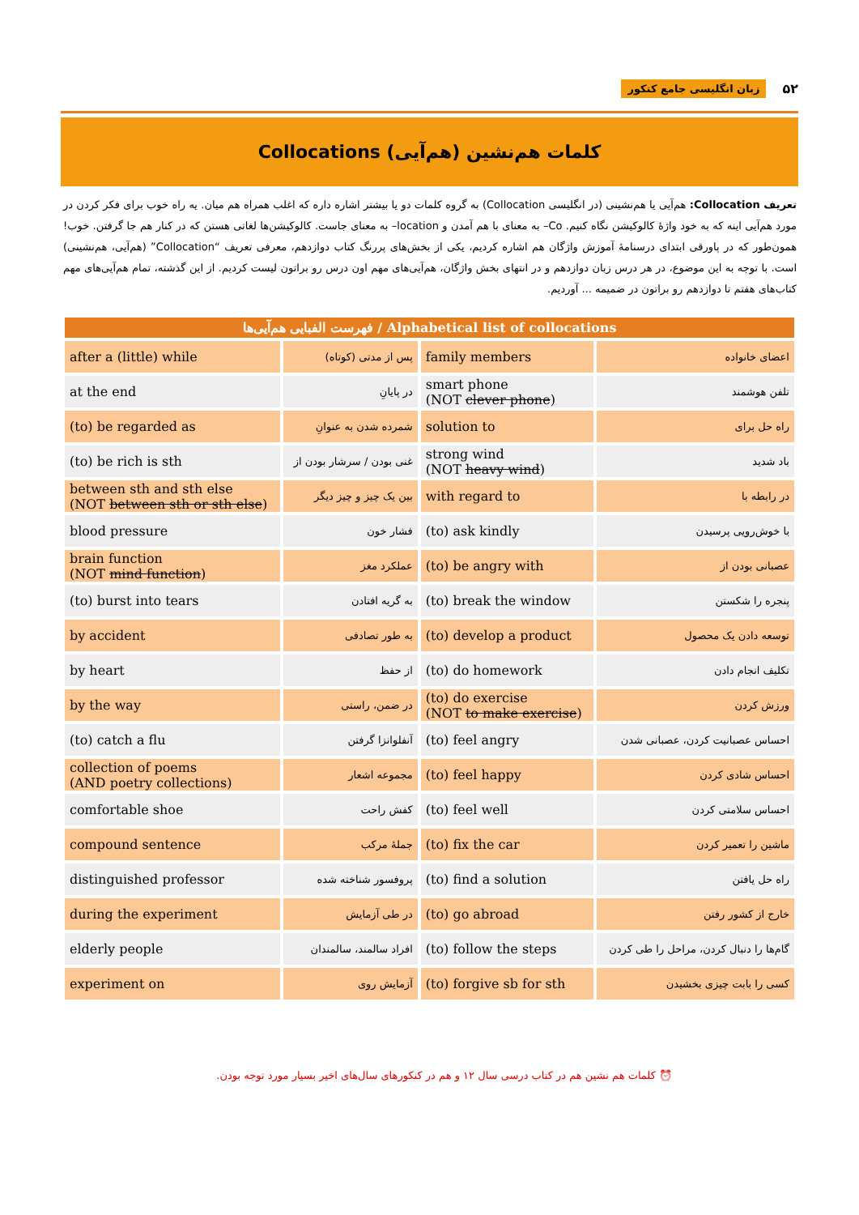۵۲ زبان انگلیسی جامع کنکور
کلمات هم‌نشین (هم‌آیی) Collocations
تعریف Collocation: هم‌آیی یا هم‌نشینی (در انگلیسی Collocation) به گروه کلمات دو یا بیشتر اشاره داره که اغلب همراه هم میان. یه راه خوب برای فکر کردن در مورد هم‌آیی اینه که به خود واژهٔ کالوکیشن نگاه کنیم. Co– به معنای با هم آمدن و location– به معنای جاست. کالوکیشن‌ها لغاتی هستن که در کنار هم جا گرفتن. خوب! همون‌طور که در پاورقی ابتدای درسنامهٔ آموزش واژگان هم اشاره کردیم، یکی از بخش‌های پررنگ کتاب دوازدهم، معرفی تعریف “Collocation” (هم‌آیی، هم‌نشینی) است. با توجه به این موضوع، در هر درس زبان دوازدهم و در انتهای بخش واژگان، هم‌آیی‌های مهم اون درس رو براتون لیست کردیم. از این گذشته، تمام هم‌آیی‌های مهم کتاب‌های هفتم تا دوازدهم رو براتون در ضمیمه ... آوردیم.
| فهرست الفبایی هم‌آیی‌ها / Alphabetical list of collocations | | | |
| --- | --- | --- | --- |
| after a (little) while | پس از مدتی (کوتاه) | family members | اعضای خانواده |
| at the end | در پایانِ | smart phone (NOT clever phone ) | تلفن هوشمند |
| (to) be regarded as | شمرده شدن به عنوانِ | solution to | راه حل برای |
| (to) be rich is sth | غنی بودن / سرشار بودن از | strong wind (NOT heavy wind ) | باد شدید |
| between sth and sth else (NOT between sth or sth else ) | بین یک چیز و چیز دیگر | with regard to | در رابطه با |
| blood pressure | فشار خون | (to) ask kindly | با خوش‌رویی پرسیدن |
| brain function (NOT mind function ) | عملکرد مغز | (to) be angry with | عصبانی بودن از |
| (to) burst into tears | به گریه افتادن | (to) break the window | پنجره را شکستن |
| by accident | به طور تصادفی | (to) develop a product | توسعه دادن یک محصول |
| by heart | از حفظ | (to) do homework | تکلیف انجام دادن |
| by the way | در ضمن، راستی | (to) do exercise (NOT to make exercise ) | ورزش کردن |
| (to) catch a flu | آنفلوانزا گرفتن | (to) feel angry | احساس عصبانیت کردن، عصبانی شدن |
| collection of poems (AND poetry collections) | مجموعه اشعار | (to) feel happy | احساس شادی کردن |
| comfortable shoe | کفش راحت | (to) feel well | احساس سلامتی کردن |
| compound sentence | جملهٔ مرکب | (to) fix the car | ماشین را تعمیر کردن |
| distinguished professor | پروفسور شناخته شده | (to) find a solution | راه حل یافتن |
| during the experiment | در طی آزمایش | (to) go abroad | خارج از کشور رفتن |
| elderly people | افراد سالمند، سالمندان | (to) follow the steps | گام‌ها را دنبال کردن، مراحل را طی کردن |
| experiment on | آزمایش روی | (to) forgive sb for sth | کسی را بابت چیزی بخشیدن |
⏰ کلمات هم نشین هم در کتاب درسی سال ۱۲ و هم در کنکورهای سال‌های اخیر بسیار مورد توجه بودن.